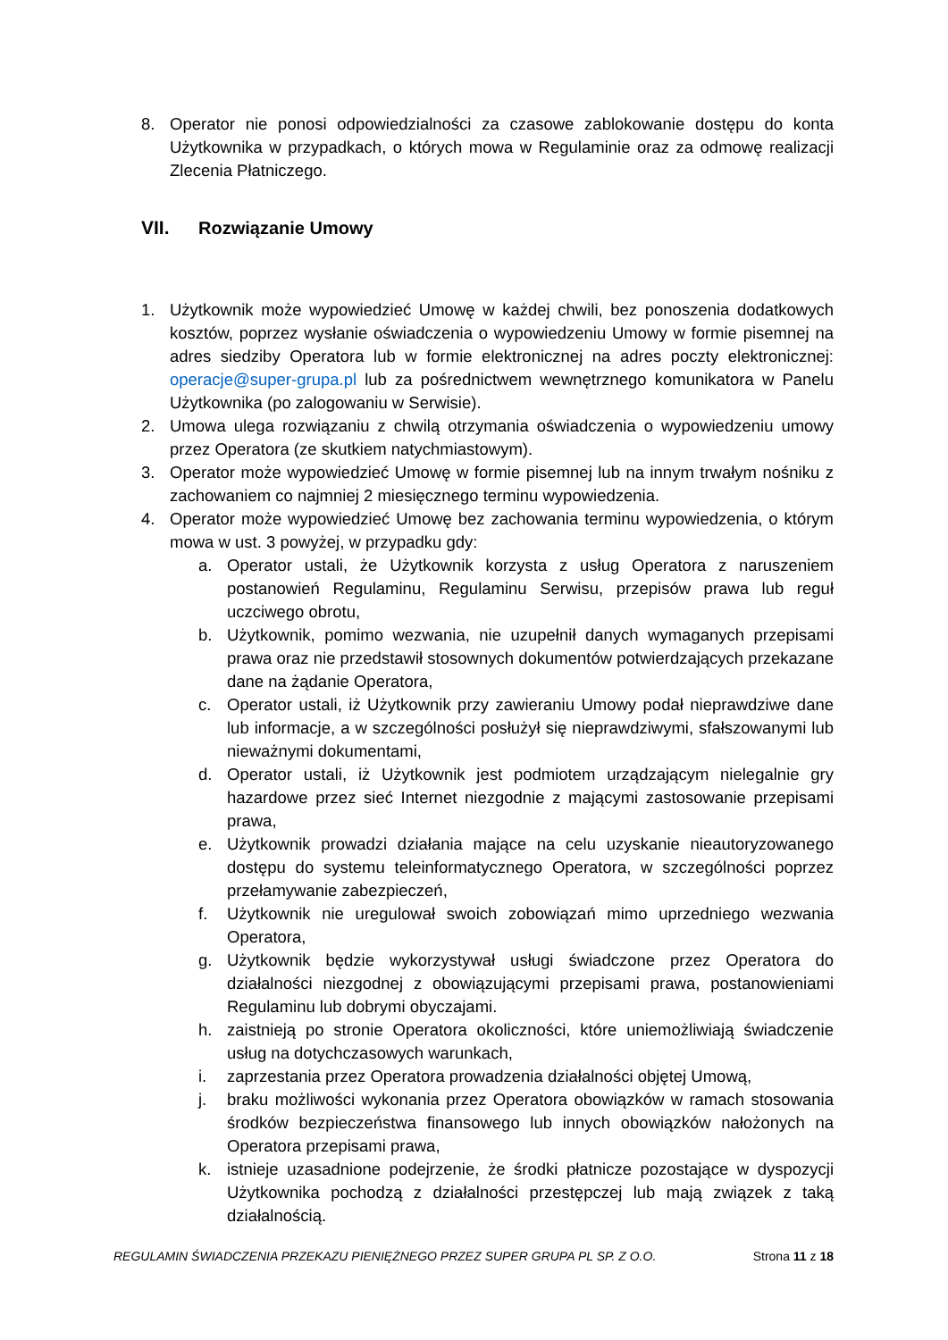8. Operator nie ponosi odpowiedzialności za czasowe zablokowanie dostępu do konta Użytkownika w przypadkach, o których mowa w Regulaminie oraz za odmowę realizacji Zlecenia Płatniczego.
VII. Rozwiązanie Umowy
1. Użytkownik może wypowiedzieć Umowę w każdej chwili, bez ponoszenia dodatkowych kosztów, poprzez wysłanie oświadczenia o wypowiedzeniu Umowy w formie pisemnej na adres siedziby Operatora lub w formie elektronicznej na adres poczty elektronicznej: operacje@super-grupa.pl lub za pośrednictwem wewnętrznego komunikatora w Panelu Użytkownika (po zalogowaniu w Serwisie).
2. Umowa ulega rozwiązaniu z chwilą otrzymania oświadczenia o wypowiedzeniu umowy przez Operatora (ze skutkiem natychmiastowym).
3. Operator może wypowiedzieć Umowę w formie pisemnej lub na innym trwałym nośniku z zachowaniem co najmniej 2 miesięcznego terminu wypowiedzenia.
4. Operator może wypowiedzieć Umowę bez zachowania terminu wypowiedzenia, o którym mowa w ust. 3 powyżej, w przypadku gdy:
a. Operator ustali, że Użytkownik korzysta z usług Operatora z naruszeniem postanowień Regulaminu, Regulaminu Serwisu, przepisów prawa lub reguł uczciwego obrotu,
b. Użytkownik, pomimo wezwania, nie uzupełnił danych wymaganych przepisami prawa oraz nie przedstawił stosownych dokumentów potwierdzających przekazane dane na żądanie Operatora,
c. Operator ustali, iż Użytkownik przy zawieraniu Umowy podał nieprawdziwe dane lub informacje, a w szczególności posłużył się nieprawdziwymi, sfałszowanymi lub nieważnymi dokumentami,
d. Operator ustali, iż Użytkownik jest podmiotem urządzającym nielegalnie gry hazardowe przez sieć Internet niezgodnie z mającymi zastosowanie przepisami prawa,
e. Użytkownik prowadzi działania mające na celu uzyskanie nieautoryzowanego dostępu do systemu teleinformatycznego Operatora, w szczególności poprzez przełamywanie zabezpieczeń,
f. Użytkownik nie uregulował swoich zobowiązań mimo uprzedniego wezwania Operatora,
g. Użytkownik będzie wykorzystywał usługi świadczone przez Operatora do działalności niezgodnej z obowiązującymi przepisami prawa, postanowieniami Regulaminu lub dobrymi obyczajami.
h. zaistnieją po stronie Operatora okoliczności, które uniemożliwiają świadczenie usług na dotychczasowych warunkach,
i. zaprzestania przez Operatora prowadzenia działalności objętej Umową,
j. braku możliwości wykonania przez Operatora obowiązków w ramach stosowania środków bezpieczeństwa finansowego lub innych obowiązków nałożonych na Operatora przepisami prawa,
k. istnieje uzasadnione podejrzenie, że środki płatnicze pozostające w dyspozycji Użytkownika pochodzą z działalności przestępczej lub mają związek z taką działalnością.
REGULAMIN ŚWIADCZENIA PRZEKAZU PIENIĘŻNEGO PRZEZ SUPER GRUPA PL SP. Z O.O. Strona 11 z 18